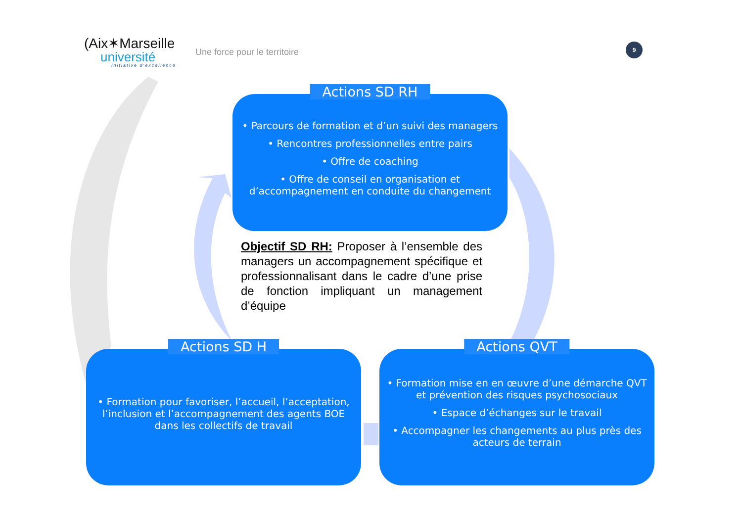(Aix✶Marseille
université
Initiative d'excellence
Une force pour le territoire
9
Actions SD RH
• Parcours de formation et d’un suivi des managers
• Rencontres professionnelles entre pairs
• Offre de coaching
• Offre de conseil en organisation et d’accompagnement en conduite du changement
Objectif SD RH: Proposer à l’ensemble des managers un accompagnement spécifique et professionnalisant dans le cadre d’une prise de fonction impliquant un management d’équipe
Actions SD H
• Formation pour favoriser, l’accueil, l’acceptation, l’inclusion et l’accompagnement des agents BOE dans les collectifs de travail
Actions QVT
• Formation mise en en œuvre d’une démarche QVT et prévention des risques psychosociaux
• Espace d’échanges sur le travail
• Accompagner les changements au plus près des acteurs de terrain